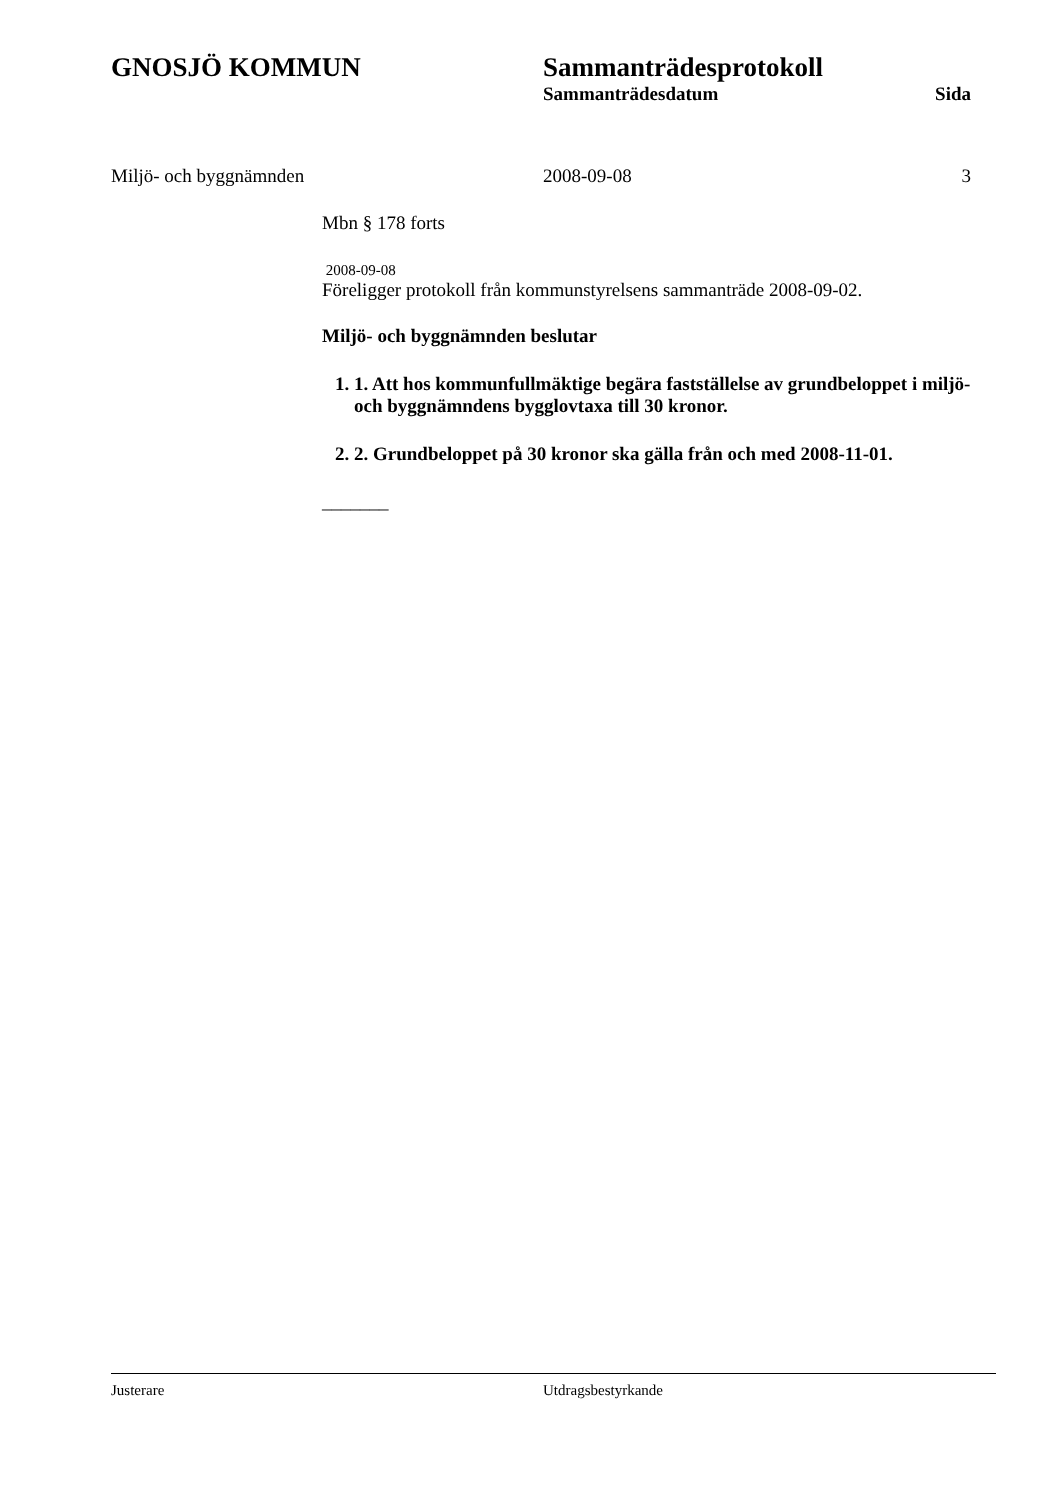GNOSJÖ KOMMUN Sammanträdesprotokoll
Sammanträdesdatum Sida
Miljö- och byggnämnden 2008-09-08 3
Mbn § 178 forts
2008-09-08
Föreligger protokoll från kommunstyrelsens sammanträde 2008-09-02.
Miljö- och byggnämnden beslutar
1. 1. Att hos kommunfullmäktige begära fastställelse av grundbeloppet i miljö- och byggnämndens bygglovtaxa till 30 kronor.
2. 2. Grundbeloppet på 30 kronor ska gälla från och med 2008-11-01.
_______
Justerare Utdragsbestyrkande